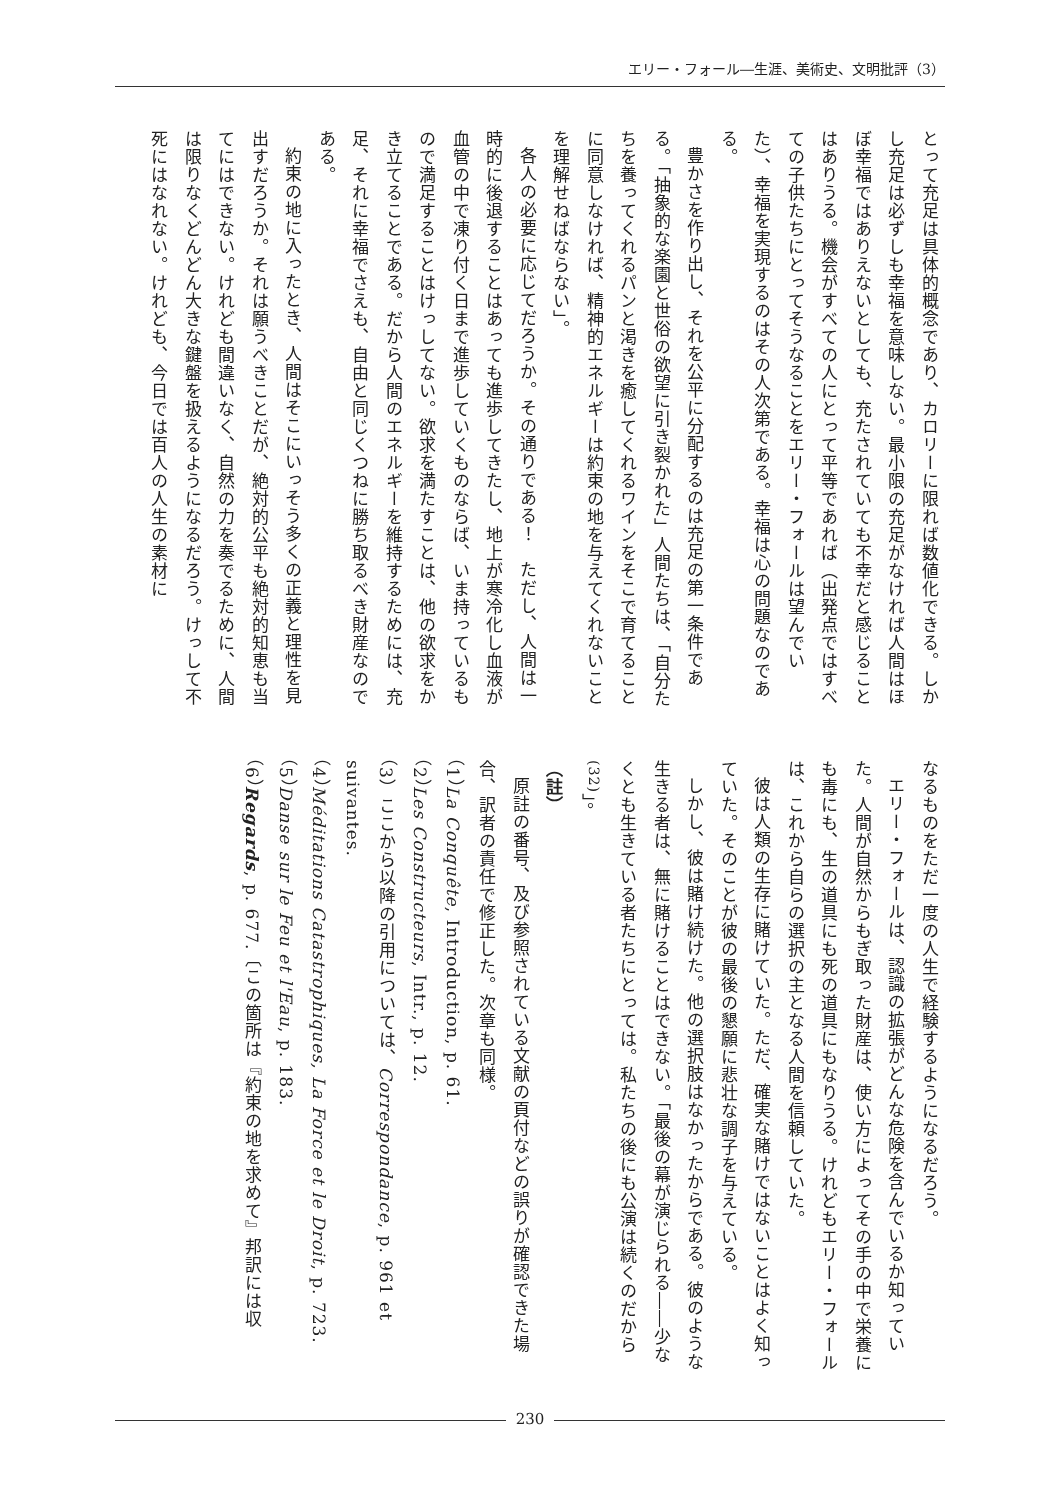エリー・フォール―生涯、美術史、文明批評（3）
とって充足は具体的概念であり、カロリーに限れば数値化できる。しかし充足は必ずしも幸福を意味しない。最小限の充足がなければ人間はほぼ幸福ではありえないとしても、充たされていても不幸だと感じることはありうる。機会がすべての人にとって平等であれば（出発点ではすべての子供たちにとってそうなることをエリー・フォールは望んでいた）、幸福を実現するのはその人次第である。幸福は心の問題なのである。
豊かさを作り出し、それを公平に分配するのは充足の第一条件である。「抽象的な楽園と世俗の欲望に引き裂かれた」人間たちは、「自分たちを養ってくれるパンと渇きを癒してくれるワインをそこで育てることに同意しなければ、精神的エネルギーは約束の地を与えてくれないことを理解せねばならない」。
各人の必要に応じてだろうか。その通りである！　ただし、人間は一時的に後退することはあっても進歩してきたし、地上が寒冷化し血液が血管の中で凍り付く日まで進歩していくものならば、いま持っているもので満足することはけっしてない。欲求を満たすことは、他の欲求をかき立てることである。だから人間のエネルギーを維持するためには、充足、それに幸福でさえも、自由と同じくつねに勝ち取るべき財産なのである。
約束の地に入ったとき、人間はそこにいっそう多くの正義と理性を見出すだろうか。それは願うべきことだが、絶対的公平も絶対的知恵も当てにはできない。けれども間違いなく、自然の力を奏でるために、人間は限りなくどんどん大きな鍵盤を扱えるようになるだろう。けっして不死にはなれない。けれども、今日では百人の人生の素材に
なるものをただ一度の人生で経験するようになるだろう。
エリー・フォールは、認識の拡張がどんな危険を含んでいるか知っていた。人間が自然からもぎ取った財産は、使い方によってその手の中で栄養にも毒にも、生の道具にも死の道具にもなりうる。けれどもエリー・フォールは、これから自らの選択の主となる人間を信頼していた。
彼は人類の生存に賭けていた。ただ、確実な賭けではないことはよく知っていた。そのことが彼の最後の懇願に悲壮な調子を与えている。
しかし、彼は賭け続けた。他の選択肢はなかったからである。彼のような生きる者は、無に賭けることはできない。「最後の幕が演じられる――少なくとも生きている者たちにとっては。私たちの後にも公演は続くのだから<sup>(32)</sup>」。
（註）
原註の番号、及び参照されている文献の頁付などの誤りが確認できた場合、訳者の責任で修正した。次章も同様。
（1）La Conquête, Introduction, p. 61.
（2）Les Constructeurs, Intr., p. 12.
（3）ここから以降の引用については、Correspondance, p. 961 et suivantes.
（4）Méditations Catastrophiques, La Force et le Droit, p. 723.
（5）Danse sur le Feu et l'Eau, p. 183.
（6）Regards, p. 677.〔この箇所は『約束の地を求めて』邦訳には収
230